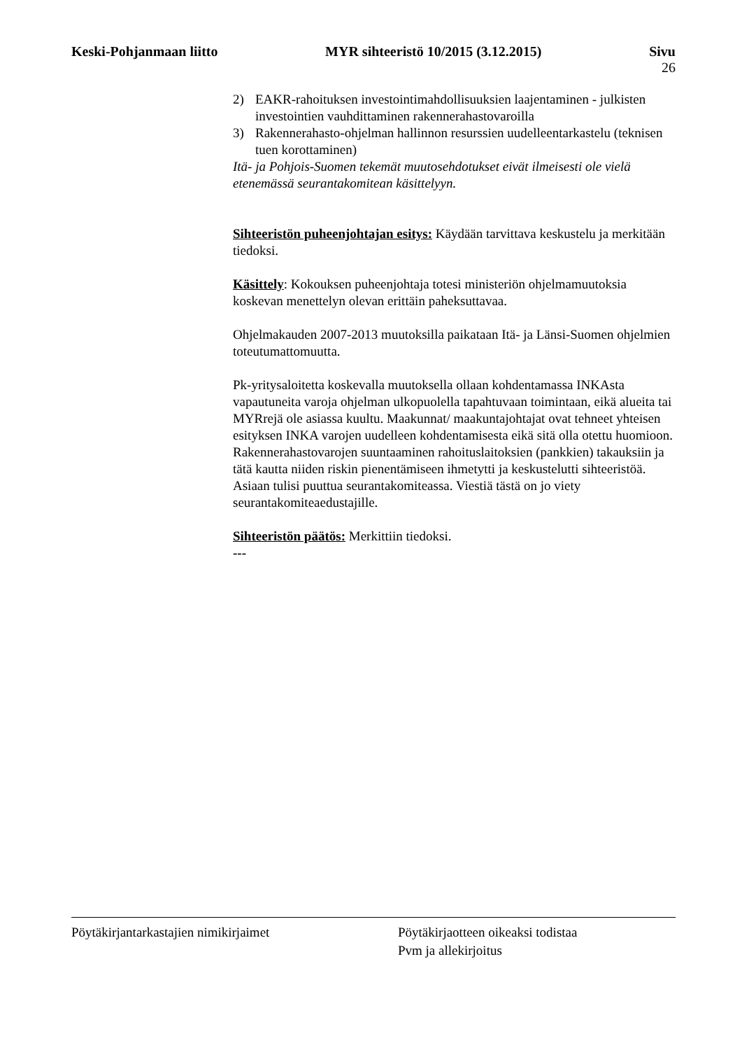Keski-Pohjanmaan liitto MYR sihteeristö 10/2015 (3.12.2015)
Sivu
26
2) EAKR-rahoituksen investointimahdollisuuksien laajentaminen - julkisten investointien vauhdittaminen rakennerahastovaroilla
3) Rakennerahasto-ohjelman hallinnon resurssien uudelleentarkastelu (teknisen tuen korottaminen)
Itä- ja Pohjois-Suomen tekemät muutosehdotukset eivät ilmeisesti ole vielä etenemässä seurantakomitean käsittelyyn.
Sihteeristön puheenjohtajan esitys: Käydään tarvittava keskustelu ja merkitään tiedoksi.
Käsittely: Kokouksen puheenjohtaja totesi ministeriön ohjelmamuutoksia koskevan menettelyn olevan erittäin paheksuttavaa.
Ohjelmakauden 2007-2013 muutoksilla paikataan Itä- ja Länsi-Suomen ohjelmien toteutumattomuutta.
Pk-yritysaloitetta koskevalla muutoksella ollaan kohdentamassa INKAsta vapautuneita varoja ohjelman ulkopuolella tapahtuvaan toimintaan, eikä alueita tai MYRrejä ole asiassa kuultu. Maakunnat/ maakuntajohtajat ovat tehneet yhteisen esityksen INKA varojen uudelleen kohdentamisesta eikä sitä olla otettu huomioon. Rakennerahastovarojen suuntaaminen rahoituslaitoksien (pankkien) takauksiin ja tätä kautta niiden riskin pienentämiseen ihmetytti ja keskustelutti sihteeristöä. Asiaan tulisi puuttua seurantakomiteassa. Viestiä tästä on jo viety seurantakomiteaedustajille.
Sihteeristön päätös: Merkittiin tiedoksi.
---
Pöytäkirjantarkastajien nimikirjaimet Pöytäkirjaotteen oikeaksi todistaa
Pvm ja allekirjoitus